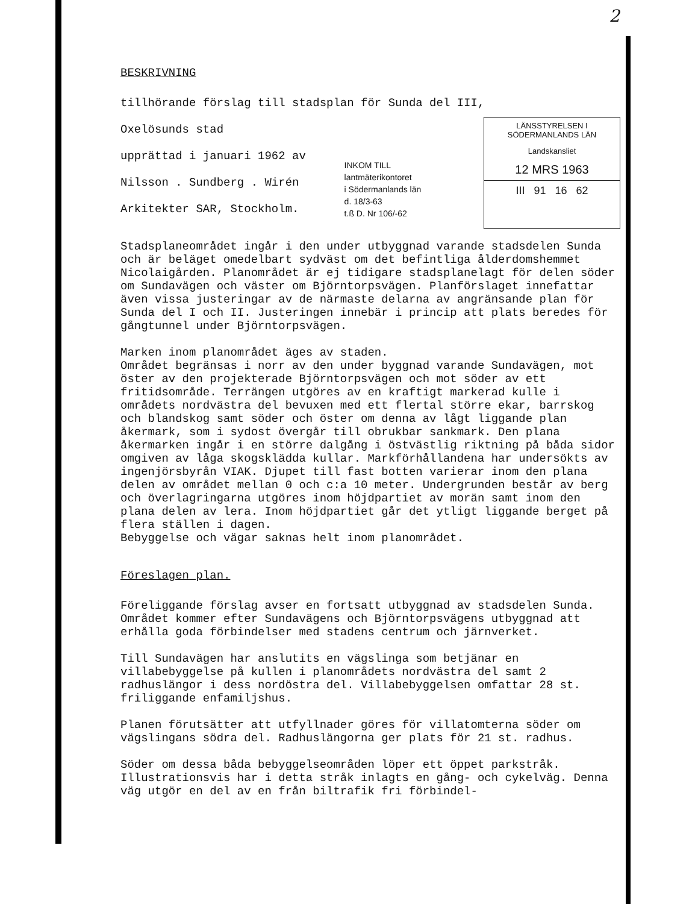2
BESKRIVNING
tillhörande förslag till stadsplan för Sunda del III,
Oxelösunds stad
upprättad i januari 1962 av
Nilsson . Sundberg . Wirén
Arkitekter SAR, Stockholm.
INKOM TILL
lantmäterikontoret
i Södermanlands län
d. 18/3-63
t.ß D. Nr 106/-62
LÄNSSTYRELSEN I SÖDERMANLANDS LÄN
Landskansliet
12 MRS 1963
III 91 16 62
Stadsplaneområdet ingår i den under utbyggnad varande stadsdelen Sunda och är beläget omedelbart sydväst om det befintliga ålderdomshemmet Nicolaigården. Planområdet är ej tidigare stadsplanelagt för delen söder om Sundavägen och väster om Björntorpsvägen. Planförslaget innefattar även vissa justeringar av de närmaste delarna av angränsande plan för Sunda del I och II. Justeringen innebär i princip att plats beredes för gångtunnel under Björntorpsvägen.
Marken inom planområdet äges av staden.
Området begränsas i norr av den under byggnad varande Sundavägen, mot öster av den projekterade Björntorpsvägen och mot söder av ett fritidsområde. Terrängen utgöres av en kraftigt markerad kulle i områdets nordvästra del bevuxen med ett flertal större ekar, barrskog och blandskog samt söder och öster om denna av lågt liggande plan åkermark, som i sydost övergår till obrukbar sankmark. Den plana åkermarken ingår i en större dalgång i östvästlig riktning på båda sidor omgiven av låga skogsklädda kullar. Markförhållandena har undersökts av ingenjörsbyrån VIAK. Djupet till fast botten varierar inom den plana delen av området mellan 0 och c:a 10 meter. Undergrunden består av berg och överlagringarna utgöres inom höjdpartiet av morän samt inom den plana delen av lera. Inom höjdpartiet går det ytligt liggande berget på flera ställen i dagen.
Bebyggelse och vägar saknas helt inom planområdet.
Föreslagen plan.
Föreliggande förslag avser en fortsatt utbyggnad av stadsdelen Sunda. Området kommer efter Sundavägens och Björntorpsvägens utbyggnad att erhålla goda förbindelser med stadens centrum och järnverket.
Till Sundavägen har anslutits en vägslinga som betjänar en villabebyggelse på kullen i planområdets nordvästra del samt 2 radhuslängor i dess nordöstra del. Villabebyggelsen omfattar 28 st. friliggande enfamiljshus.
Planen förutsätter att utfyllnader göres för villatomterna söder om vägslingans södra del. Radhuslängorna ger plats för 21 st. radhus.
Söder om dessa båda bebyggelseområden löper ett öppet parkstråk. Illustrationsvis har i detta stråk inlagts en gång- och cykelväg. Denna väg utgör en del av en från biltrafik fri förbindel-